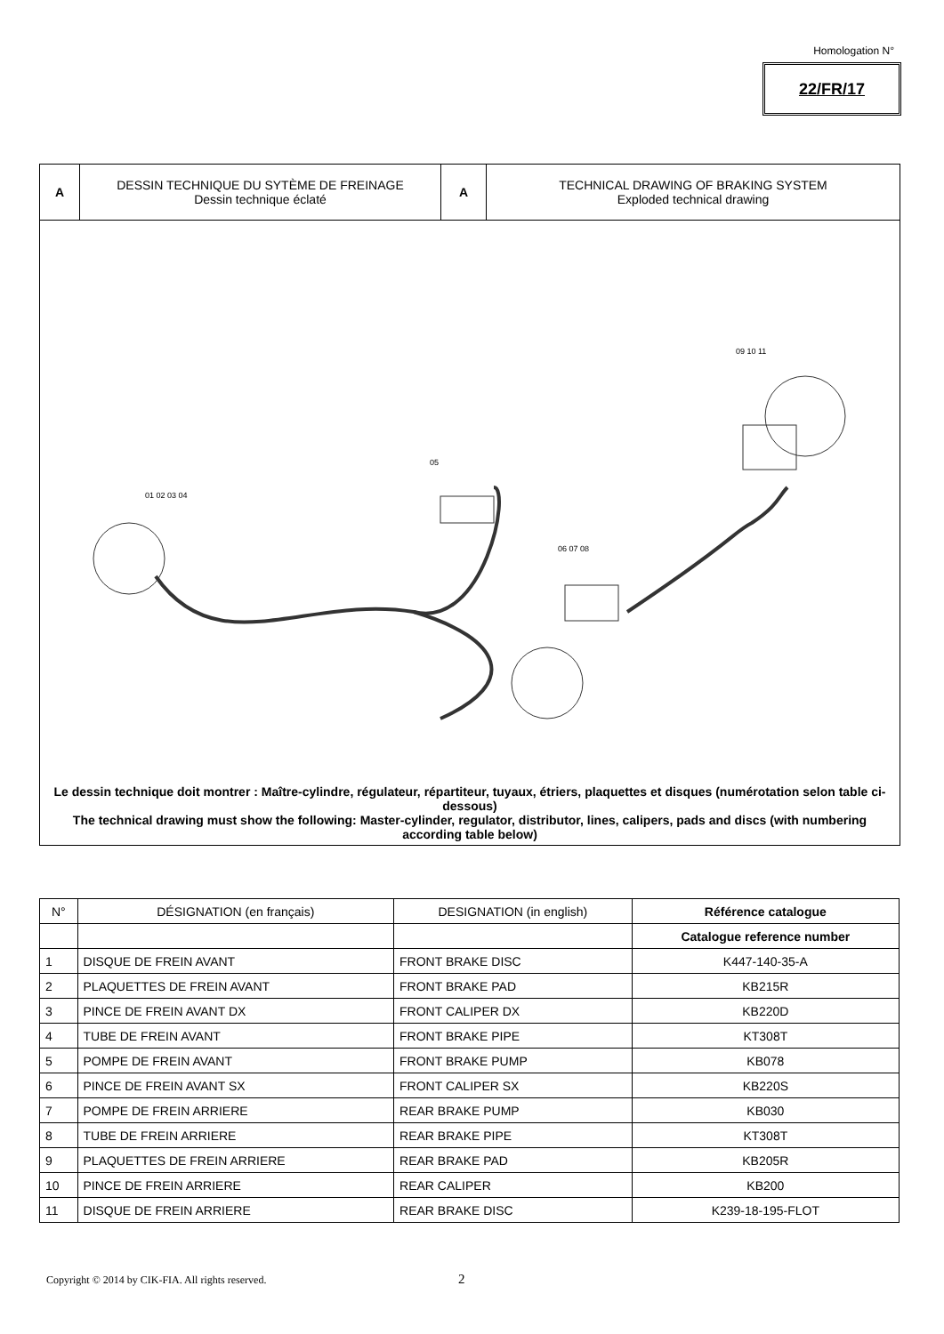Homologation N°
22/FR/17
A DESSIN TECHNIQUE DU SYTÈME DE FREINAGE
Dessin technique éclaté
A TECHNICAL DRAWING OF BRAKING SYSTEM
Exploded technical drawing
01 02 03 04
05
06 07 08
09 10 11
Le dessin technique doit montrer : Maître-cylindre, régulateur, répartiteur, tuyaux, étriers, plaquettes et disques (numérotation selon table ci-dessous)
The technical drawing must show the following: Master-cylinder, regulator, distributor, lines, calipers, pads and discs (with numbering according table below)
| N° | DÉSIGNATION (en français) | DESIGNATION (in english) | Référence catalogue |
| --- | --- | --- | --- |
| | | | Catalogue reference number |
| 1 | DISQUE DE FREIN AVANT | FRONT BRAKE DISC | K447-140-35-A |
| 2 | PLAQUETTES DE FREIN AVANT | FRONT BRAKE PAD | KB215R |
| 3 | PINCE DE FREIN AVANT DX | FRONT CALIPER DX | KB220D |
| 4 | TUBE DE FREIN AVANT | FRONT BRAKE PIPE | KT308T |
| 5 | POMPE DE FREIN AVANT | FRONT BRAKE PUMP | KB078 |
| 6 | PINCE DE FREIN AVANT SX | FRONT CALIPER SX | KB220S |
| 7 | POMPE DE FREIN ARRIERE | REAR BRAKE PUMP | KB030 |
| 8 | TUBE DE FREIN ARRIERE | REAR BRAKE PIPE | KT308T |
| 9 | PLAQUETTES DE FREIN ARRIERE | REAR BRAKE PAD | KB205R |
| 10 | PINCE DE FREIN ARRIERE | REAR CALIPER | KB200 |
| 11 | DISQUE DE FREIN ARRIERE | REAR BRAKE DISC | K239-18-195-FLOT |
Copyright © 2014 by CIK-FIA. All rights reserved.
2